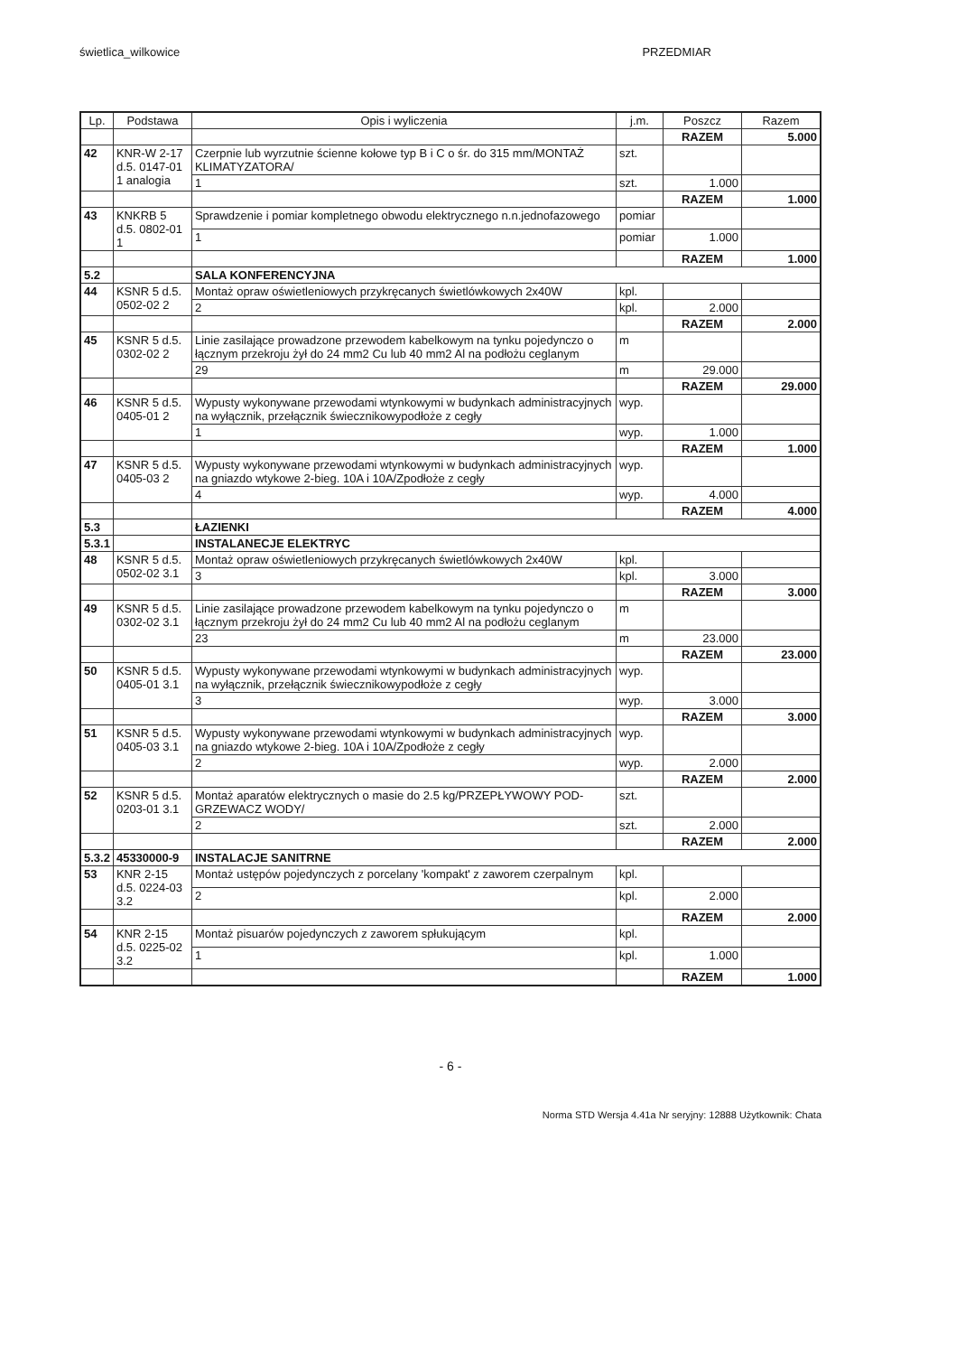świetlica_wilkowice PRZEDMIAR
| Lp. | Podstawa | Opis i wyliczenia | j.m. | Poszcz | Razem |
| --- | --- | --- | --- | --- | --- |
| | | | | RAZEM | 5.000 |
| 42 | KNR-W 2-17 d.5. 0147-01 1 analogia | Czerpnie lub wyrzutnie ścienne kołowe typ B i C o śr. do 315 mm/MONTAŻ KLIMATYZATORA/ | szt. | | |
| | | 1 | szt. | 1.000 | |
| | | | | RAZEM | 1.000 |
| 43 | KNKRB 5 d.5. 0802-01 1 | Sprawdzenie i pomiar kompletnego obwodu elektrycznego n.n.jednofazowego | pomiar | | |
| | | 1 | pomiar | 1.000 | |
| | | | | RAZEM | 1.000 |
| 5.2 | | SALA KONFERENCYJNA | | | |
| 44 | KSNR 5 d.5. 0502-02 2 | Montaż opraw oświetleniowych przykręcanych świetlówkowych 2x40W | kpl. | | |
| | | 2 | kpl. | 2.000 | |
| | | | | RAZEM | 2.000 |
| 45 | KSNR 5 d.5. 0302-02 2 | Linie zasilające prowadzone przewodem kabelkowym na tynku pojedynczo o łącznym przekroju żył do 24 mm2 Cu lub 40 mm2 Al na podłożu ceglanym | m | | |
| | | 29 | m | 29.000 | |
| | | | | RAZEM | 29.000 |
| 46 | KSNR 5 d.5. 0405-01 2 | Wypusty wykonywane przewodami wtynkowymi w budynkach administracyjnych na wyłącznik, przełącznik świecznikowypodłoże z cegły | wyp. | | |
| | | 1 | wyp. | 1.000 | |
| | | | | RAZEM | 1.000 |
| 47 | KSNR 5 d.5. 0405-03 2 | Wypusty wykonywane przewodami wtynkowymi w budynkach administracyjnych na gniazdo wtykowe 2-bieg. 10A i 10A/Zpodłoże z cegły | wyp. | | |
| | | 4 | wyp. | 4.000 | |
| | | | | RAZEM | 4.000 |
| 5.3 | | ŁAZIENKI | | | |
| 5.3.1 | | INSTALANECJE ELEKTRYC | | | |
| 48 | KSNR 5 d.5. 0502-02 3.1 | Montaż opraw oświetleniowych przykręcanych świetlówkowych 2x40W | kpl. | | |
| | | 3 | kpl. | 3.000 | |
| | | | | RAZEM | 3.000 |
| 49 | KSNR 5 d.5. 0302-02 3.1 | Linie zasilające prowadzone przewodem kabelkowym na tynku pojedynczo o łącznym przekroju żył do 24 mm2 Cu lub 40 mm2 Al na podłożu ceglanym | m | | |
| | | 23 | m | 23.000 | |
| | | | | RAZEM | 23.000 |
| 50 | KSNR 5 d.5. 0405-01 3.1 | Wypusty wykonywane przewodami wtynkowymi w budynkach administracyjnych na wyłącznik, przełącznik świecznikowypodłoże z cegły | wyp. | | |
| | | 3 | wyp. | 3.000 | |
| | | | | RAZEM | 3.000 |
| 51 | KSNR 5 d.5. 0405-03 3.1 | Wypusty wykonywane przewodami wtynkowymi w budynkach administracyjnych na gniazdo wtykowe 2-bieg. 10A i 10A/Zpodłoże z cegły | wyp. | | |
| | | 2 | wyp. | 2.000 | |
| | | | | RAZEM | 2.000 |
| 52 | KSNR 5 d.5. 0203-01 3.1 | Montaż aparatów elektrycznych o masie do 2.5 kg/PRZEPŁYWOWY POD-GRZEWACZ WODY/ | szt. | | |
| | | 2 | szt. | 2.000 | |
| | | | | RAZEM | 2.000 |
| 5.3.2 | 45330000-9 | INSTALACJE SANITRNE | | | |
| 53 | KNR 2-15 d.5. 0224-03 3.2 | Montaż ustępów pojedynczych z porcelany 'kompakt' z zaworem czerpalnym | kpl. | | |
| | | 2 | kpl. | 2.000 | |
| | | | | RAZEM | 2.000 |
| 54 | KNR 2-15 d.5. 0225-02 3.2 | Montaż pisuarów pojedynczych z zaworem spłukującym | kpl. | | |
| | | 1 | kpl. | 1.000 | |
| | | | | RAZEM | 1.000 |
- 6 -
Norma STD Wersja 4.41a Nr seryjny: 12888 Użytkownik: Chata